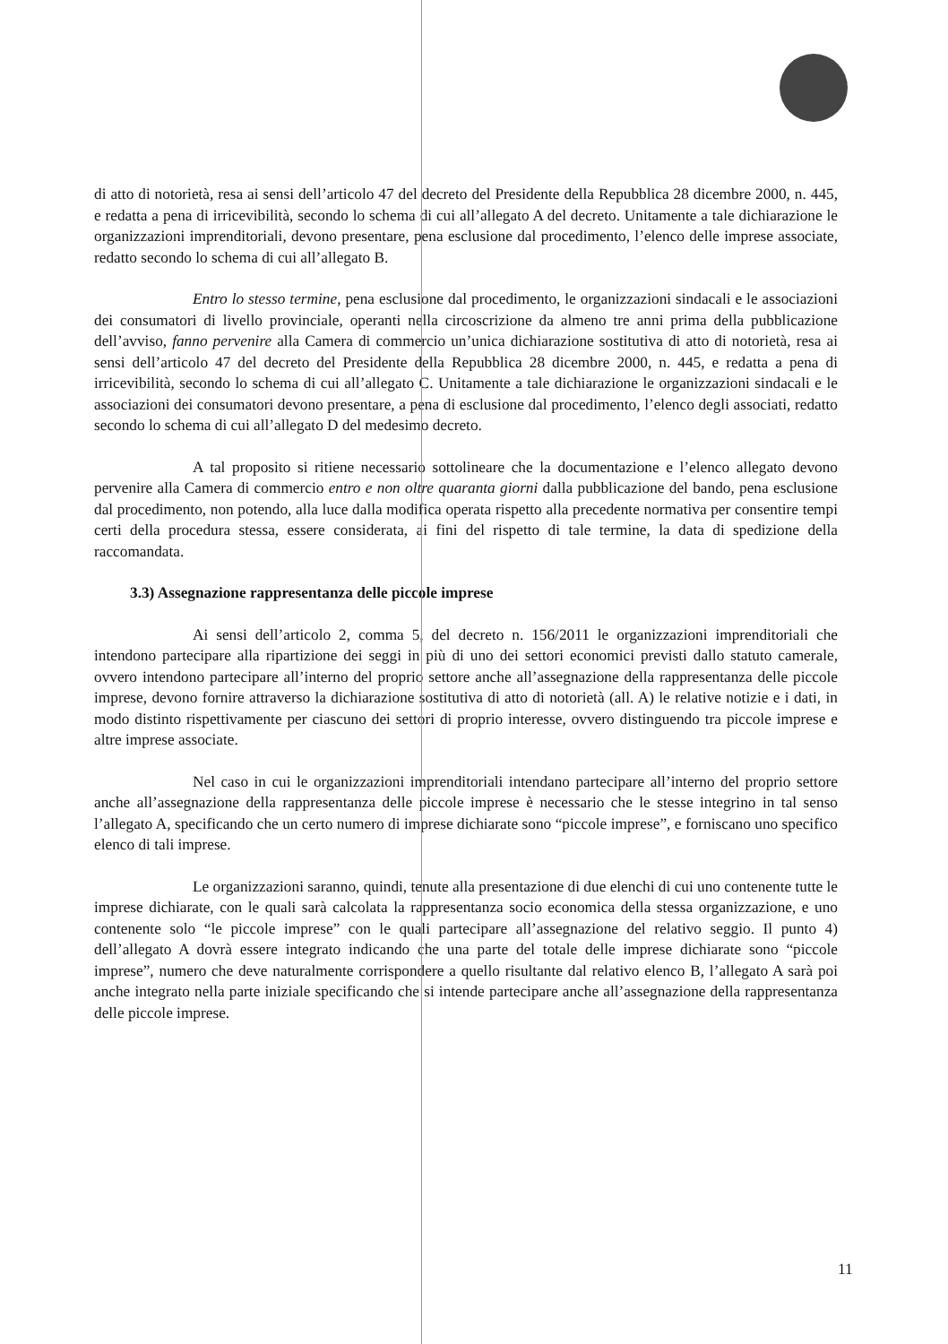di atto di notorietà, resa ai sensi dell’articolo 47 del decreto del Presidente della Repubblica 28 dicembre 2000, n. 445, e redatta a pena di irricevibilità, secondo lo schema di cui all’allegato A del decreto. Unitamente a tale dichiarazione le organizzazioni imprenditoriali, devono presentare, pena esclusione dal procedimento, l’elenco delle imprese associate, redatto secondo lo schema di cui all’allegato B.
Entro lo stesso termine, pena esclusione dal procedimento, le organizzazioni sindacali e le associazioni dei consumatori di livello provinciale, operanti nella circoscrizione da almeno tre anni prima della pubblicazione dell’avviso, fanno pervenire alla Camera di commercio un’unica dichiarazione sostitutiva di atto di notorietà, resa ai sensi dell’articolo 47 del decreto del Presidente della Repubblica 28 dicembre 2000, n. 445, e redatta a pena di irricevibilità, secondo lo schema di cui all’allegato C. Unitamente a tale dichiarazione le organizzazioni sindacali e le associazioni dei consumatori devono presentare, a pena di esclusione dal procedimento, l’elenco degli associati, redatto secondo lo schema di cui all’allegato D del medesimo decreto.
A tal proposito si ritiene necessario sottolineare che la documentazione e l’elenco allegato devono pervenire alla Camera di commercio entro e non oltre quaranta giorni dalla pubblicazione del bando, pena esclusione dal procedimento, non potendo, alla luce dalla modifica operata rispetto alla precedente normativa per consentire tempi certi della procedura stessa, essere considerata, ai fini del rispetto di tale termine, la data di spedizione della raccomandata.
3.3) Assegnazione rappresentanza delle piccole imprese
Ai sensi dell’articolo 2, comma 5, del decreto n. 156/2011 le organizzazioni imprenditoriali che intendono partecipare alla ripartizione dei seggi in più di uno dei settori economici previsti dallo statuto camerale, ovvero intendono partecipare all’interno del proprio settore anche all’assegnazione della rappresentanza delle piccole imprese, devono fornire attraverso la dichiarazione sostitutiva di atto di notorietà (all. A) le relative notizie e i dati, in modo distinto rispettivamente per ciascuno dei settori di proprio interesse, ovvero distinguendo tra piccole imprese e altre imprese associate.
Nel caso in cui le organizzazioni imprenditoriali intendano partecipare all’interno del proprio settore anche all’assegnazione della rappresentanza delle piccole imprese è necessario che le stesse integrino in tal senso l’allegato A, specificando che un certo numero di imprese dichiarate sono “piccole imprese”, e forniscano uno specifico elenco di tali imprese.
Le organizzazioni saranno, quindi, tenute alla presentazione di due elenchi di cui uno contenente tutte le imprese dichiarate, con le quali sarà calcolata la rappresentanza socio economica della stessa organizzazione, e uno contenente solo “le piccole imprese” con le quali partecipare all’assegnazione del relativo seggio. Il punto 4) dell’allegato A dovrà essere integrato indicando che una parte del totale delle imprese dichiarate sono “piccole imprese”, numero che deve naturalmente corrispondere a quello risultante dal relativo elenco B, l’allegato A sarà poi anche integrato nella parte iniziale specificando che si intende partecipare anche all’assegnazione della rappresentanza delle piccole imprese.
11